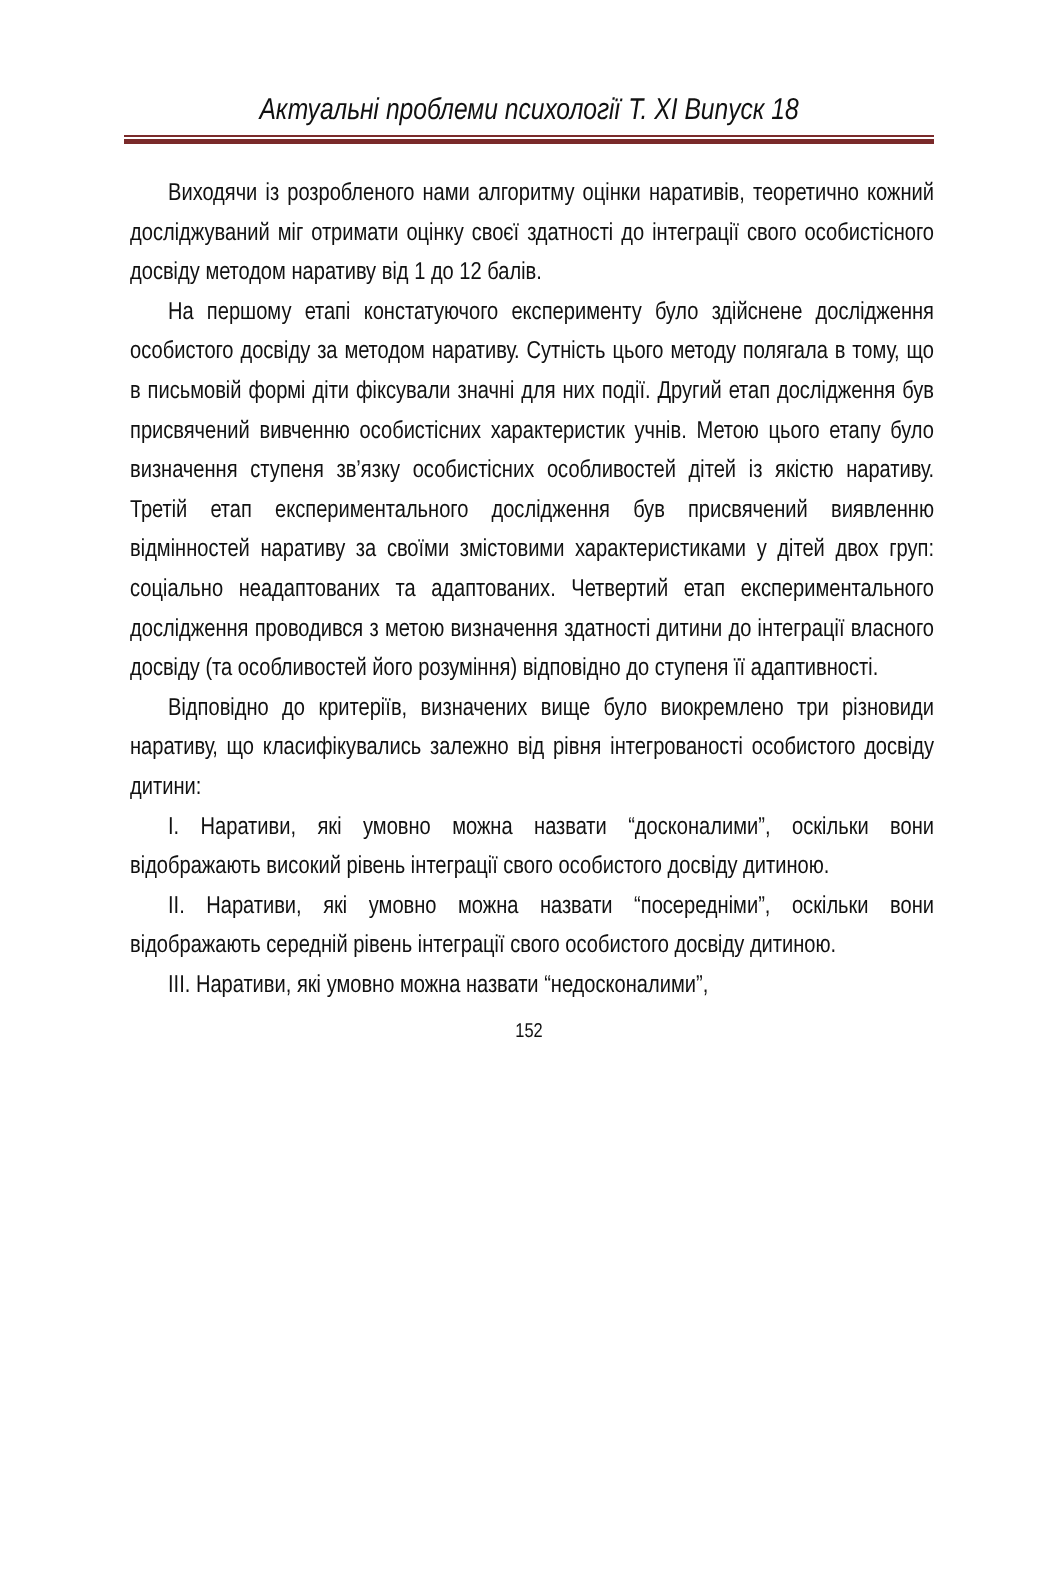Актуальні проблеми психології Т. ХІ Випуск 18
Виходячи із розробленого нами алгоритму оцінки наративів, теоретично кожний досліджуваний міг отримати оцінку своєї здатності до інтеграції свого особистісного досвіду методом наративу від 1 до 12 балів.
На першому етапі констатуючого експерименту було здійснене дослідження особистого досвіду за методом наративу. Сутність цього методу полягала в тому, що в письмовій формі діти фіксували значні для них події. Другий етап дослідження був присвячений вивченню особистісних характеристик учнів. Метою цього етапу було визначення ступеня зв’язку особистісних особливостей дітей із якістю наративу. Третій етап експериментального дослідження був присвячений виявленню відмінностей наративу за своїми змістовими характеристиками у дітей двох груп: соціально неадаптованих та адаптованих. Четвертий етап експериментального дослідження проводився з метою визначення здатності дитини до інтеграції власного досвіду (та особливостей його розуміння) відповідно до ступеня її адаптивності.
Відповідно до критеріїв, визначених вище було виокремлено три різновиди наративу, що класифікувались залежно від рівня інтегрованості особистого досвіду дитини:
І. Наративи, які умовно можна назвати “досконалими”, оскільки вони відображають високий рівень інтеграції свого особистого досвіду дитиною.
ІІ. Наративи, які умовно можна назвати “посередніми”, оскільки вони відображають середній рівень інтеграції свого особистого досвіду дитиною.
ІІІ. Наративи, які умовно можна назвати “недосконалими”,
152